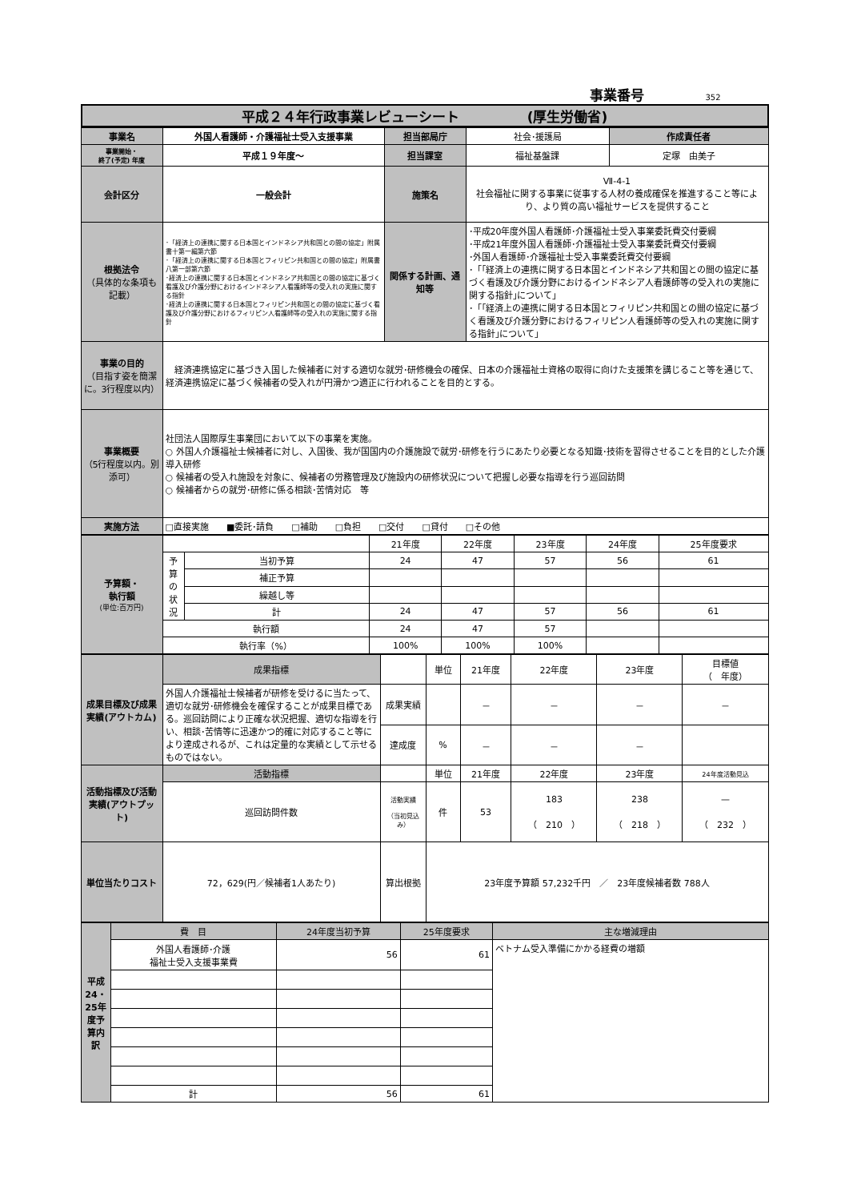事業番号 352
平成２４年行政事業レビューシート　　　　　(厚生労働省)
| 事業名 | 外国人看護師・介護福祉士受入支援事業 | 担当部局庁 | 社会･援護局 | 作成責任者 |
| 事業開始・ 終了(予定) 年度 | 平成１９年度～ | 担当課室 | 福祉基盤課 | 定塚 由美子 |
| 会計区分 | 一般会計 | 施策名 | Ⅶ-4-1 社会福祉に関する事業に従事する人材の養成確保を推進すること等により、より質の高い福祉サービスを提供すること | |
| 根拠法令 （具体的な条項も記載） | ･「経済上の連携に関する日本国とインドネシア共和国との間の協定」附属書十第一編第六節 ･「経済上の連携に関する日本国とフィリピン共和国との間の協定」附属書八第一部第六節 ･経済上の連携に関する日本国とインドネシア共和国との間の協定に基づく看護及び介護分野におけるインドネシア人看護師等の受入れの実施に関する指針 ･経済上の連携に関する日本国とフィリピン共和国との間の協定に基づく看護及び介護分野におけるフィリピン人看護師等の受入れの実施に関する指針 | 関係する計画、通知等 | ･平成20年度外国人看護師･介護福祉士受入事業委託費交付要綱 ･平成21年度外国人看護師･介護福祉士受入事業委託費交付要綱 ･外国人看護師･介護福祉士受入事業委託費交付要綱 ･「｢経済上の連携に関する日本国とインドネシア共和国との間の協定に基づく看護及び介護分野におけるインドネシア人看護師等の受入れの実施に関する指針｣について」 ･「｢経済上の連携に関する日本国とフィリピン共和国との間の協定に基づく看護及び介護分野におけるフィリピン人看護師等の受入れの実施に関する指針｣について」 | |
| 事業の目的 （目指す姿を簡潔に。3行程度以内） | 経済連携協定に基づき入国した候補者に対する適切な就労･研修機会の確保、日本の介護福祉士資格の取得に向けた支援策を講じること等を通じて、経済連携協定に基づく候補者の受入れが円滑かつ適正に行われることを目的とする。 | | | |
| 事業概要 （5行程度以内。別添可） | 社団法人国際厚生事業団において以下の事業を実施。 ○ 外国人介護福祉士候補者に対し、入国後、我が国国内の介護施設で就労･研修を行うにあたり必要となる知識･技術を習得させることを目的とした介護導入研修 ○ 候補者の受入れ施設を対象に、候補者の労務管理及び施設内の研修状況について把握し必要な指導を行う巡回訪問 ○ 候補者からの就労･研修に係る相談･苦情対応 等 | | | |
| 実施方法 | □直接実施 ■委託･請負 □補助 □負担 □交付 □貸付 □その他 | | | |
| 予算額・ 執行額 (単位:百万円) | | | 21年度 | 22年度 | 23年度 | 24年度 | 25年度要求 |
| | 予算の状況 | 当初予算 | 24 | 47 | 57 | 56 | 61 |
| | | 補正予算 | | | | | |
| | | 繰越し等 | | | | | |
| | | 計 | 24 | 47 | 57 | 56 | 61 |
| | 執行額 | | 24 | 47 | 57 | | |
| | 執行率（%） | | 100% | 100% | 100% | | |
| 成果目標及び成果実績(アウトカム) | 成果指標 | | 単位 | 21年度 | 22年度 | 23年度 | 目標値 （ 年度） |
| | 外国人介護福祉士候補者が研修を受けるに当たって、適切な就労･研修機会を確保することが成果目標である。巡回訪問により正確な状況把握、適切な指導を行い、相談･苦情等に迅速かつ的確に対応すること等により達成されるが、これは定量的な実績として示せるものではない。 | 成果実績 | | － | － | － | － |
| | | 達成度 | % | － | － | － | |
| 活動指標及び活動実績(アウトプット) | 活動指標 | | 単位 | 21年度 | 22年度 | 23年度 | 24年度活動見込 |
| | 巡回訪問件数 | 活動実績 （当初見込み） | 件 | 53 | 183 （ 210 ） | 238 （ 218 ） | — （ 232 ） |
| 単位当たりコスト | 72，629(円／候補者1人あたり) | 算出根拠 | 23年度予算額 57,232千円 ／ 23年度候補者数 788人 | | | | |
| 平成24・25年度予算内訳 | 費 目 | 24年度当初予算 | 25年度要求 | 主な増減理由 |
| | 外国人看護師･介護 福祉士受入支援事業費 | 56 | 61 | ベトナム受入準備にかかる経費の増額 |
| | 計 | 56 | 61 | |